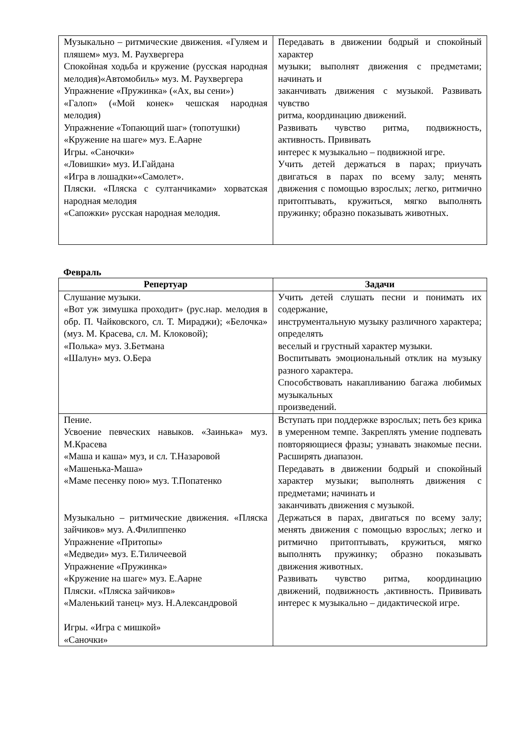| Музыкально – ритмические движения. «Гуляем и пляшем» муз. М. Раухвергера Спокойная ходьба и кружение (русская народная мелодия)«Автомобиль» муз. М. Раухвергера Упражнение «Пружинка» («Ах, вы сени») «Галоп» («Мой конек» чешская народная мелодия) Упражнение «Топающий шаг» (топотушки) «Кружение на шаге» муз. Е.Аарне Игры. «Саночки» «Ловишки» муз. И.Гайдана «Игра в лошадки»«Самолет». Пляски. «Пляска с султанчиками» хорватская народная мелодия «Сапожки» русская народная мелодия. | Передавать в движении бодрый и спокойный характер музыки; выполнят движения с предметами; начинать и заканчивать движения с музыкой. Развивать чувство ритма, координацию движений. Развивать чувство ритма, подвижность, активность. Прививать интерес к музыкально – подвижной игре. Учить детей держаться в парах; приучать двигаться в парах по всему залу; менять движения с помощью взрослых; легко, ритмично притоптывать, кружиться, мягко выполнять пружинку; образно показывать животных. |
Февраль
| Репертуар | Задачи |
| --- | --- |
| Слушание музыки. «Вот уж зимушка проходит» (рус.нар. мелодия в обр. П. Чайковского, сл. Т. Мираджи); «Белочка» (муз. М. Красева, сл. М. Клоковой); «Полька» муз. З.Бетмана «Шалун» муз. О.Бера | Учить детей слушать песни и понимать их содержание, инструментальную музыку различного характера; определять веселый и грустный характер музыки. Воспитывать эмоциональный отклик на музыку разного характера. Способствовать накапливанию багажа любимых музыкальных произведений. |
| Пение. Усвоение певческих навыков. «Заинька» муз. М.Красева «Маша и каша» муз, и сл. Т.Назаровой «Машенька-Маша» «Маме песенку пою» муз. Т.Попатенко Музыкально – ритмические движения. «Пляска зайчиков» муз. А.Филиппенко Упражнение «Притопы» «Медведи» муз. Е.Тиличеевой Упражнение «Пружинка» «Кружение на шаге» муз. Е.Аарне Пляски. «Пляска зайчиков» «Маленький танец» муз. Н.Александровой Игры. «Игра с мишкой» «Саночки» | Вступать при поддержке взрослых; петь без крика в умеренном темпе. Закреплять умение подпевать повторяющиеся фразы; узнавать знакомые песни. Расширять диапазон. Передавать в движении бодрый и спокойный характер музыки; выполнять движения с предметами; начинать и заканчивать движения с музыкой. Держаться в парах, двигаться по всему залу; менять движения с помощью взрослых; легко и ритмично притоптывать, кружиться, мягко выполнять пружинку; образно показывать движения животных. Развивать чувство ритма, координацию движений, подвижность ,активность. Прививать интерес к музыкально – дидактической игре. |